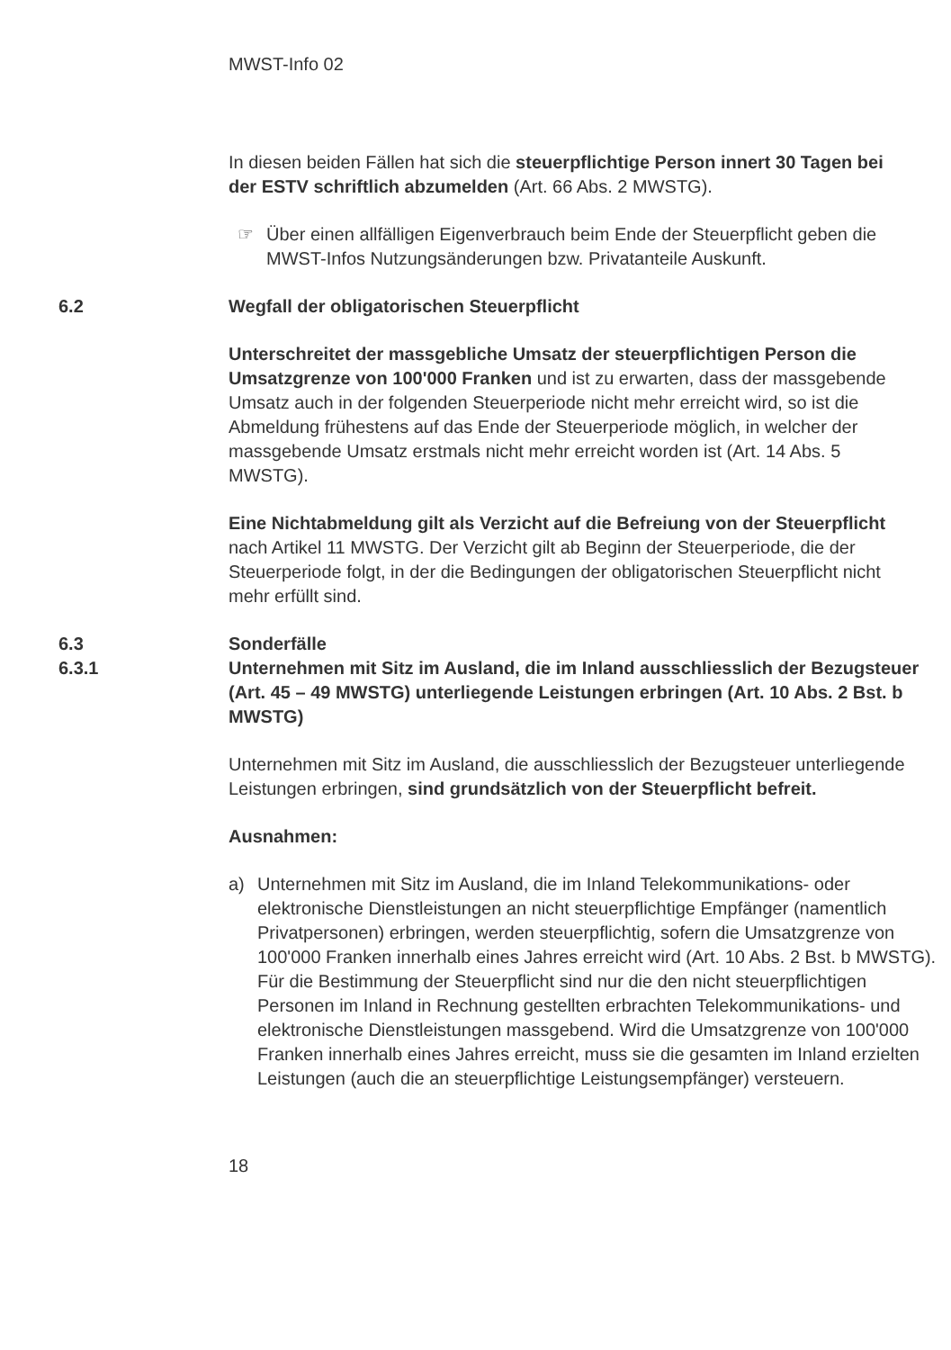MWST-Info 02
In diesen beiden Fällen hat sich die steuerpflichtige Person innert 30 Tagen bei der ESTV schriftlich abzumelden (Art. 66 Abs. 2 MWSTG).
☞ Über einen allfälligen Eigenverbrauch beim Ende der Steuerpflicht geben die MWST-Infos Nutzungsänderungen bzw. Privatanteile Auskunft.
6.2 Wegfall der obligatorischen Steuerpflicht
Unterschreitet der massgebliche Umsatz der steuerpflichtigen Person die Umsatzgrenze von 100'000 Franken und ist zu erwarten, dass der massgebende Umsatz auch in der folgenden Steuerperiode nicht mehr erreicht wird, so ist die Abmeldung frühestens auf das Ende der Steuerperiode möglich, in welcher der massgebende Umsatz erstmals nicht mehr erreicht worden ist (Art. 14 Abs. 5 MWSTG).
Eine Nichtabmeldung gilt als Verzicht auf die Befreiung von der Steuerpflicht nach Artikel 11 MWSTG. Der Verzicht gilt ab Beginn der Steuerperiode, die der Steuerperiode folgt, in der die Bedingungen der obligatorischen Steuerpflicht nicht mehr erfüllt sind.
6.3 Sonderfälle
6.3.1 Unternehmen mit Sitz im Ausland, die im Inland ausschliesslich der Bezugsteuer (Art. 45 – 49 MWSTG) unterliegende Leistungen erbringen (Art. 10 Abs. 2 Bst. b MWSTG)
Unternehmen mit Sitz im Ausland, die ausschliesslich der Bezugsteuer unterliegende Leistungen erbringen, sind grundsätzlich von der Steuerpflicht befreit.
Ausnahmen:
a) Unternehmen mit Sitz im Ausland, die im Inland Telekommunikations- oder elektronische Dienstleistungen an nicht steuerpflichtige Empfänger (namentlich Privatpersonen) erbringen, werden steuerpflichtig, sofern die Umsatzgrenze von 100'000 Franken innerhalb eines Jahres erreicht wird (Art. 10 Abs. 2 Bst. b MWSTG). Für die Bestimmung der Steuerpflicht sind nur die den nicht steuerpflichtigen Personen im Inland in Rechnung gestellten erbrachten Telekommunikations- und elektronische Dienstleistungen massgebend. Wird die Umsatzgrenze von 100'000 Franken innerhalb eines Jahres erreicht, muss sie die gesamten im Inland erzielten Leistungen (auch die an steuerpflichtige Leistungsempfänger) versteuern.
18